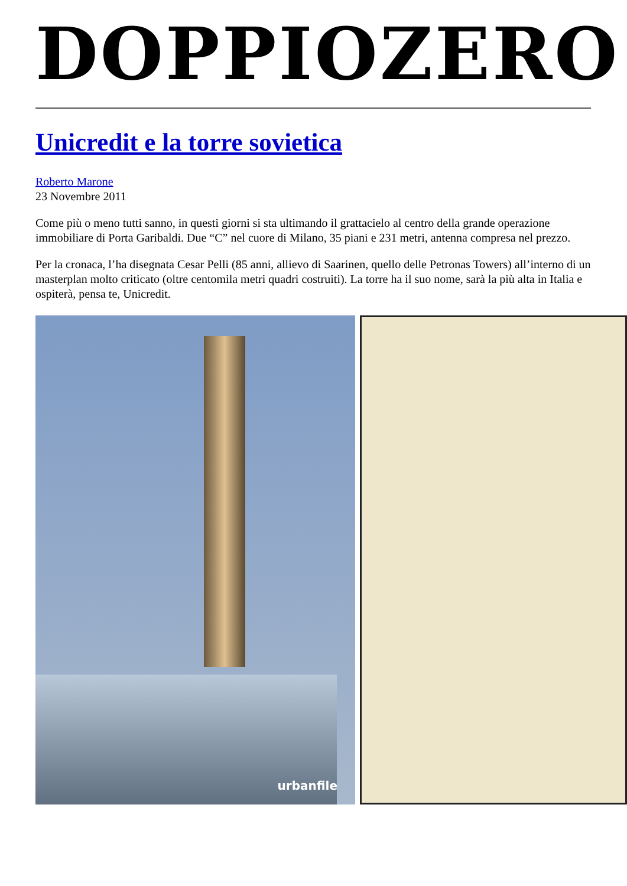DOPPIOZERO
Unicredit e la torre sovietica
Roberto Marone
23 Novembre 2011
Come più o meno tutti sanno, in questi giorni si sta ultimando il grattacielo al centro della grande operazione immobiliare di Porta Garibaldi. Due “C” nel cuore di Milano, 35 piani e 231 metri, antenna compresa nel prezzo.
Per la cronaca, l’ha disegnata Cesar Pelli (85 anni, allievo di Saarinen, quello delle Petronas Towers) all’interno di un masterplan molto criticato (oltre centomila metri quadri costruiti). La torre ha il suo nome, sarà la più alta in Italia e ospiterà, pensa te, Unicredit.
urbanfile